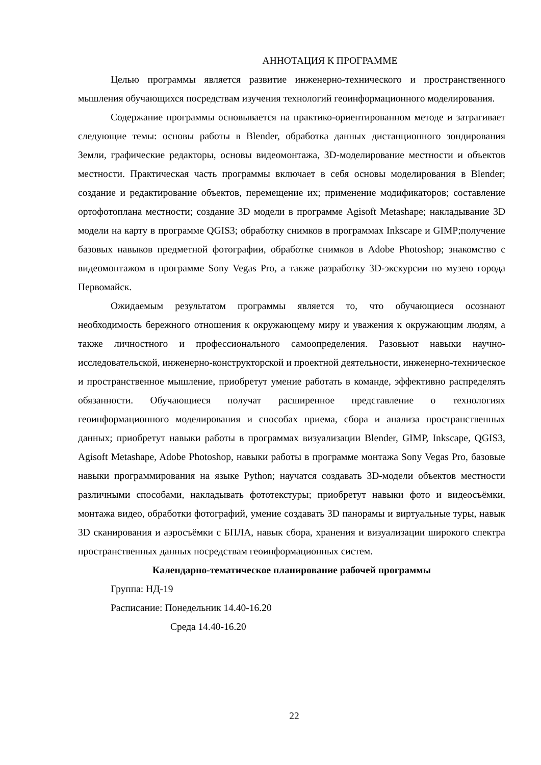АННОТАЦИЯ К ПРОГРАММЕ
Целью программы является развитие инженерно-технического и пространственного мышления обучающихся посредствам изучения технологий геоинформационного моделирования.
Содержание программы основывается на практико-ориентированном методе и затрагивает следующие темы: основы работы в Blender, обработка данных дистанционного зондирования Земли, графические редакторы, основы видеомонтажа, 3D-моделирование местности и объектов местности. Практическая часть программы включает в себя основы моделирования в Blender; создание и редактирование объектов, перемещение их; применение модификаторов; составление ортофотоплана местности; создание 3D модели в программе Agisoft Metashape; накладывание 3D модели на карту в программе QGIS3; обработку снимков в программах Inkscape и GIMP;получение базовых навыков предметной фотографии, обработке снимков в Adobe Photoshop; знакомство с видеомонтажом в программе Sony Vegas Pro, а также разработку 3D-экскурсии по музею города Первомайск.
Ожидаемым результатом программы является то, что обучающиеся осознают необходимость бережного отношения к окружающему миру и уважения к окружающим людям, а также личностного и профессионального самоопределения. Разовьют навыки научно-исследовательской, инженерно-конструкторской и проектной деятельности, инженерно-техническое и пространственное мышление, приобретут умение работать в команде, эффективно распределять обязанности. Обучающиеся получат расширенное представление о технологиях геоинформационного моделирования и способах приема, сбора и анализа пространственных данных; приобретут навыки работы в программах визуализации Blender, GIMP, Inkscape, QGIS3, Agisoft Metashape, Adobe Photoshop, навыки работы в программе монтажа Sony Vegas Pro, базовые навыки программирования на языке Python; научатся создавать 3D-модели объектов местности различными способами, накладывать фототекстуры; приобретут навыки фото и видеосъёмки, монтажа видео, обработки фотографий, умение создавать 3D панорамы и виртуальные туры, навык 3D сканирования и аэросъёмки с БПЛА, навык сбора, хранения и визуализации широкого спектра пространственных данных посредствам геоинформационных систем.
Календарно-тематическое планирование рабочей программы
Группа: НД-19
Расписание: Понедельник 14.40-16.20
Среда 14.40-16.20
22